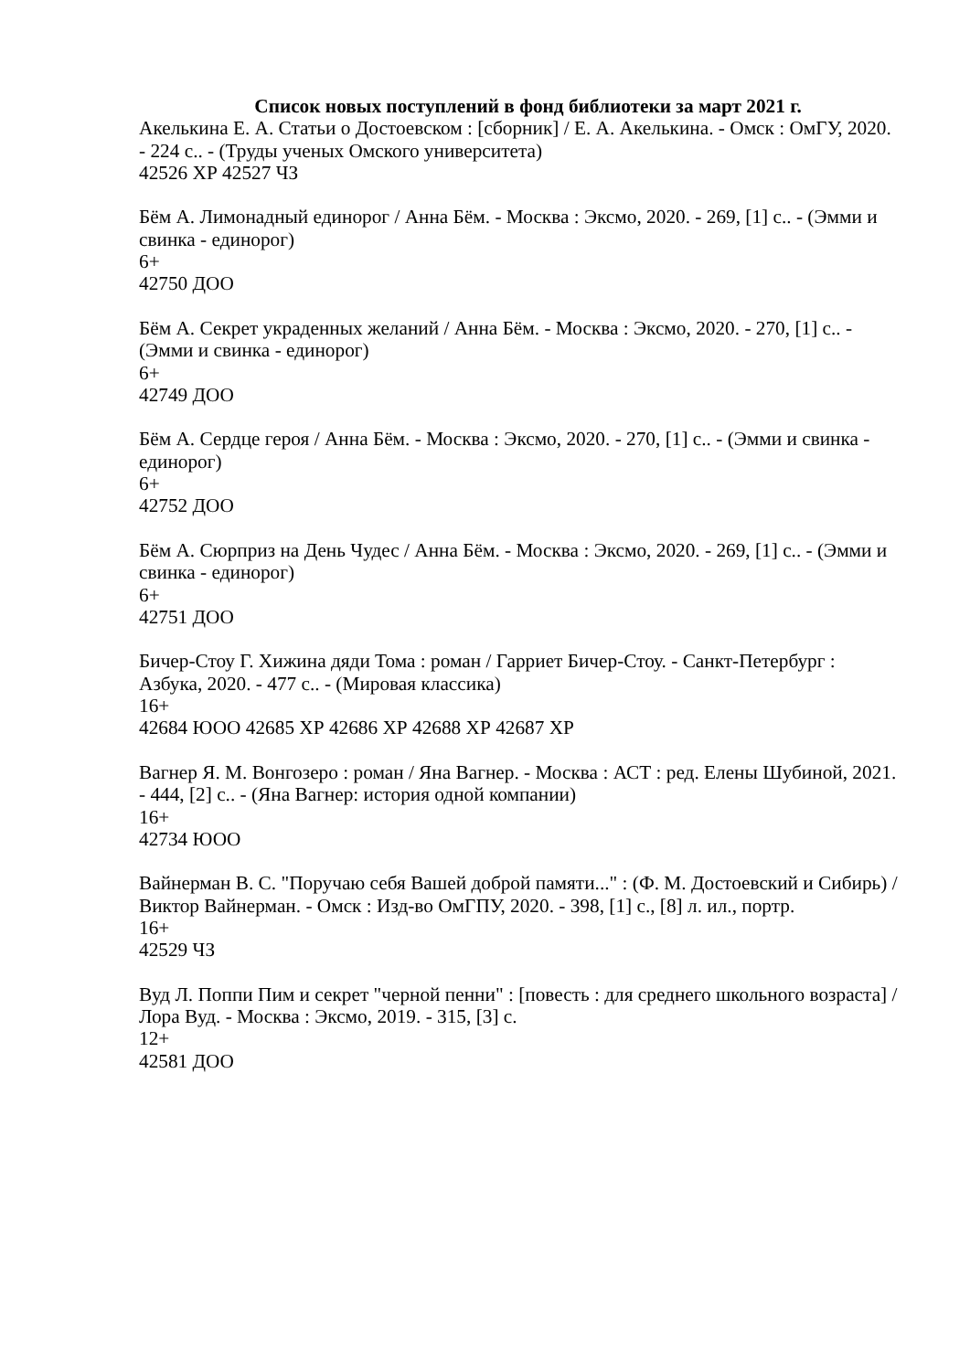Список новых поступлений в фонд библиотеки за март 2021 г.
Акелькина Е. А. Статьи о Достоевском : [сборник] / Е. А. Акелькина. - Омск : ОмГУ, 2020. - 224 с.. - (Труды ученых Омского университета)
42526 ХР 42527 ЧЗ
Бём А. Лимонадный единорог / Анна Бём. - Москва : Эксмо, 2020. - 269, [1] с.. - (Эмми и свинка - единорог)
6+
42750 ДОО
Бём А. Секрет украденных желаний / Анна Бём. - Москва : Эксмо, 2020. - 270, [1] с.. - (Эмми и свинка - единорог)
6+
42749 ДОО
Бём А. Сердце героя / Анна Бём. - Москва : Эксмо, 2020. - 270, [1] с.. - (Эмми и свинка - единорог)
6+
42752 ДОО
Бём А. Сюрприз на День Чудес / Анна Бём. - Москва : Эксмо, 2020. - 269, [1] с.. - (Эмми и свинка - единорог)
6+
42751 ДОО
Бичер-Стоу Г. Хижина дяди Тома : роман / Гарриет Бичер-Стоу. - Санкт-Петербург : Азбука, 2020. - 477 с.. - (Мировая классика)
16+
42684 ЮОО 42685 ХР 42686 ХР 42688 ХР 42687 ХР
Вагнер Я. М. Вонгозеро : роман / Яна Вагнер. - Москва : АСТ : ред. Елены Шубиной, 2021. - 444, [2] с.. - (Яна Вагнер: история одной компании)
16+
42734 ЮОО
Вайнерман В. С. "Поручаю себя Вашей доброй памяти..." : (Ф. М. Достоевский и Сибирь) / Виктор Вайнерман. - Омск : Изд-во ОмГПУ, 2020. - 398, [1] с., [8] л. ил., портр.
16+
42529 ЧЗ
Вуд Л. Поппи Пим и секрет "черной пенни" : [повесть : для среднего школьного возраста] / Лора Вуд. - Москва : Эксмо, 2019. - 315, [3] с.
12+
42581 ДОО